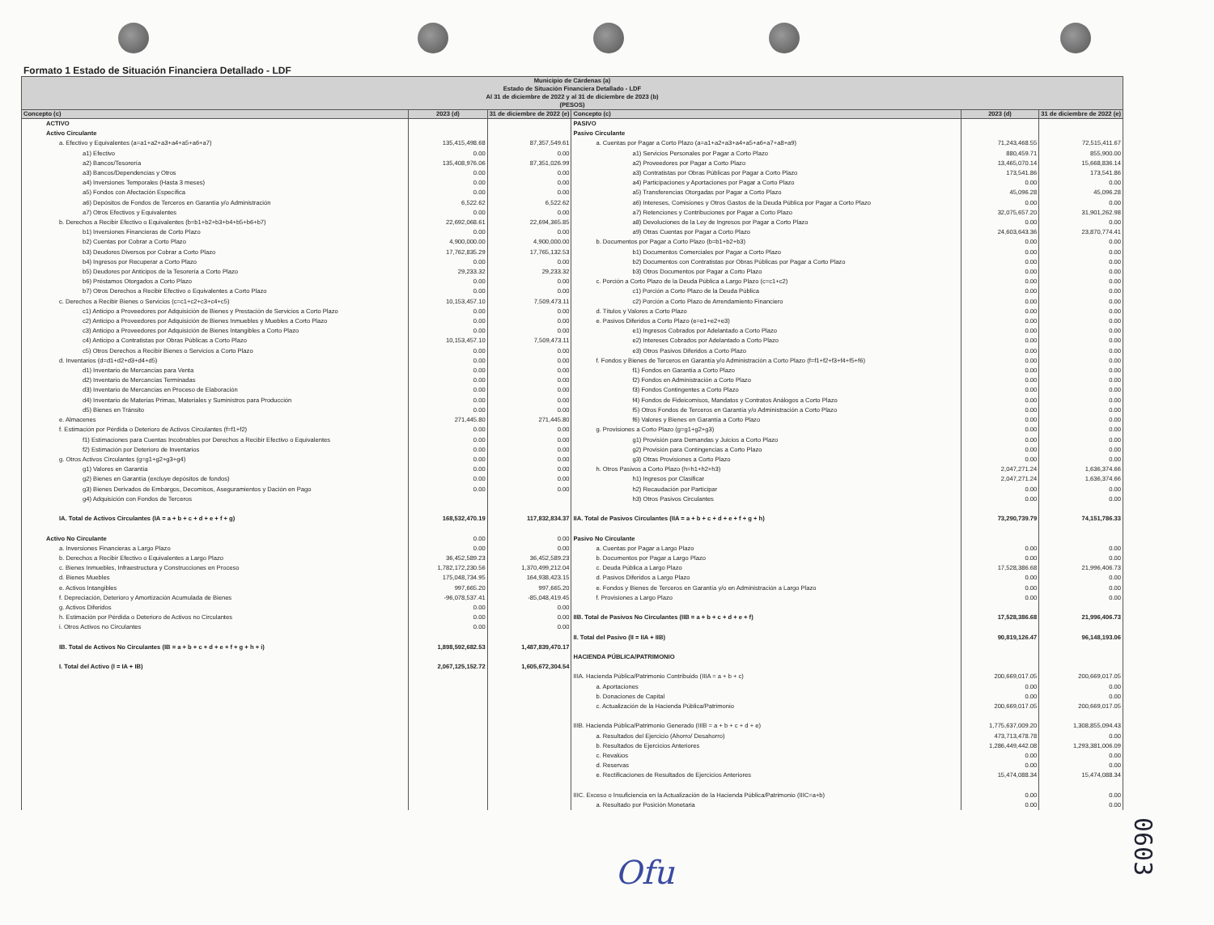Formato 1 Estado de Situación Financiera Detallado - LDF
| Municipio de Cárdenas (a) Estado de Situación Financiera Detallado - LDF Al 31 de diciembre de 2022 y al 31 de diciembre de 2023 (b) (PESOS) | | | | | |
| --- | --- | --- | --- | --- | --- |
| Concepto (c) | 2023 (d) | 31 de diciembre de 2022 (e) | Concepto (c) | 2023 (d) | 31 de diciembre de 2022 (e) |
| ACTIVO | | | PASIVO | | |
| Activo Circulante | | | Pasivo Circulante | | |
| a. Efectivo y Equivalentes (a=a1+a2+a3+a4+a5+a6+a7) | 135,415,498.68 | 87,357,549.61 | a. Cuentas por Pagar a Corto Plazo (a=a1+a2+a3+a4+a5+a6+a7+a8+a9) | 71,243,468.55 | 72,515,411.67 |
| a1) Efectivo | 0.00 | 0.00 | a1) Servicios Personales por Pagar a Corto Plazo | 880,459.71 | 855,900.00 |
| a2) Bancos/Tesorería | 135,408,976.06 | 87,351,026.99 | a2) Proveedores por Pagar a Corto Plazo | 13,465,070.14 | 15,668,836.14 |
| a3) Bancos/Dependencias y Otros | 0.00 | 0.00 | a3) Contratistas por Obras Públicas por Pagar a Corto Plazo | 173,541.86 | 173,541.86 |
| a4) Inversiones Temporales (Hasta 3 meses) | 0.00 | 0.00 | a4) Participaciones y Aportaciones por Pagar a Corto Plazo | 0.00 | 0.00 |
| a5) Fondos con Afectación Específica | 0.00 | 0.00 | a5) Transferencias Otorgadas por Pagar a Corto Plazo | 45,096.28 | 45,096.28 |
| a6) Depósitos de Fondos de Terceros en Garantía y/o Administración | 6,522.62 | 6,522.62 | a6) Intereses, Comisiones y Otros Gastos de la Deuda Pública por Pagar a Corto Plazo | 0.00 | 0.00 |
| a7) Otros Efectivos y Equivalentes | 0.00 | 0.00 | a7) Retenciones y Contribuciones por Pagar a Corto Plazo | 32,075,657.20 | 31,901,262.98 |
| b. Derechos a Recibir Efectivo o Equivalentes (b=b1+b2+b3+b4+b5+b6+b7) | 22,692,068.61 | 22,694,365.85 | a8) Devoluciones de la Ley de Ingresos por Pagar a Corto Plazo | 0.00 | 0.00 |
| b1) Inversiones Financieras de Corto Plazo | 0.00 | 0.00 | a9) Otras Cuentas por Pagar a Corto Plazo | 24,603,643.36 | 23,870,774.41 |
| b2) Cuentas por Cobrar a Corto Plazo | 4,900,000.00 | 4,900,000.00 | b. Documentos por Pagar a Corto Plazo (b=b1+b2+b3) | 0.00 | 0.00 |
| b3) Deudores Diversos por Cobrar a Corto Plazo | 17,762,835.29 | 17,765,132.53 | b1) Documentos Comerciales por Pagar a Corto Plazo | 0.00 | 0.00 |
| b4) Ingresos por Recuperar a Corto Plazo | 0.00 | 0.00 | b2) Documentos con Contratistas por Obras Públicas por Pagar a Corto Plazo | 0.00 | 0.00 |
| b5) Deudores por Anticipos de la Tesorería a Corto Plazo | 29,233.32 | 29,233.32 | b3) Otros Documentos por Pagar a Corto Plazo | 0.00 | 0.00 |
| b6) Préstamos Otorgados a Corto Plazo | 0.00 | 0.00 | c. Porción a Corto Plazo de la Deuda Pública a Largo Plazo (c=c1+c2) | 0.00 | 0.00 |
| b7) Otros Derechos a Recibir Efectivo o Equivalentes a Corto Plazo | 0.00 | 0.00 | c1) Porción a Corto Plazo de la Deuda Pública | 0.00 | 0.00 |
| c. Derechos a Recibir Bienes o Servicios (c=c1+c2+c3+c4+c5) | 10,153,457.10 | 7,509,473.11 | c2) Porción a Corto Plazo de Arrendamiento Financiero | 0.00 | 0.00 |
| c1) Anticipo a Proveedores por Adquisición de Bienes y Prestación de Servicios a Corto Plazo | 0.00 | 0.00 | d. Títulos y Valores a Corto Plazo | 0.00 | 0.00 |
| c2) Anticipo a Proveedores por Adquisición de Bienes Inmuebles y Muebles a Corto Plazo | 0.00 | 0.00 | e. Pasivos Diferidos a Corto Plazo (e=e1+e2+e3) | 0.00 | 0.00 |
| c3) Anticipo a Proveedores por Adquisición de Bienes Intangibles a Corto Plazo | 0.00 | 0.00 | e1) Ingresos Cobrados por Adelantado a Corto Plazo | 0.00 | 0.00 |
| c4) Anticipo a Contratistas por Obras Públicas a Corto Plazo | 10,153,457.10 | 7,509,473.11 | e2) Intereses Cobrados por Adelantado a Corto Plazo | 0.00 | 0.00 |
| c5) Otros Derechos a Recibir Bienes o Servicios a Corto Plazo | 0.00 | 0.00 | e3) Otros Pasivos Diferidos a Corto Plazo | 0.00 | 0.00 |
| d. Inventarios (d=d1+d2+d3+d4+d5) | 0.00 | 0.00 | f. Fondos y Bienes de Terceros en Garantía y/o Administración a Corto Plazo (f=f1+f2+f3+f4+f5+f6) | 0.00 | 0.00 |
| d1) Inventario de Mercancías para Venta | 0.00 | 0.00 | f1) Fondos en Garantía a Corto Plazo | 0.00 | 0.00 |
| d2) Inventario de Mercancías Terminadas | 0.00 | 0.00 | f2) Fondos en Administración a Corto Plazo | 0.00 | 0.00 |
| d3) Inventario de Mercancías en Proceso de Elaboración | 0.00 | 0.00 | f3) Fondos Contingentes a Corto Plazo | 0.00 | 0.00 |
| d4) Inventario de Materias Primas, Materiales y Suministros para Producción | 0.00 | 0.00 | f4) Fondos de Fideicomisos, Mandatos y Contratos Análogos a Corto Plazo | 0.00 | 0.00 |
| d5) Bienes en Tránsito | 0.00 | 0.00 | f5) Otros Fondos de Terceros en Garantía y/o Administración a Corto Plazo | 0.00 | 0.00 |
| e. Almacenes | 271,445.80 | 271,445.80 | f6) Valores y Bienes en Garantía a Corto Plazo | 0.00 | 0.00 |
| f. Estimación por Pérdida o Deterioro de Activos Circulantes (f=f1+f2) | 0.00 | 0.00 | g. Provisiones a Corto Plazo (g=g1+g2+g3) | 0.00 | 0.00 |
| f1) Estimaciones para Cuentas Incobrables por Derechos a Recibir Efectivo o Equivalentes | 0.00 | 0.00 | g1) Provisión para Demandas y Juicios a Corto Plazo | 0.00 | 0.00 |
| f2) Estimación por Deterioro de Inventarios | 0.00 | 0.00 | g2) Provisión para Contingencias a Corto Plazo | 0.00 | 0.00 |
| g. Otros Activos Circulantes (g=g1+g2+g3+g4) | 0.00 | 0.00 | g3) Otras Provisiones a Corto Plazo | 0.00 | 0.00 |
| g1) Valores en Garantía | 0.00 | 0.00 | h. Otros Pasivos a Corto Plazo (h=h1+h2+h3) | 2,047,271.24 | 1,636,374.66 |
| g2) Bienes en Garantía (excluye depósitos de fondos) | 0.00 | 0.00 | h1) Ingresos por Clasificar | 2,047,271.24 | 1,636,374.66 |
| g3) Bienes Derivados de Embargos, Decomisos, Aseguramientos y Dación en Pago | 0.00 | 0.00 | h2) Recaudación por Participar | 0.00 | 0.00 |
| g4) Adquisición con Fondos de Terceros | | | h3) Otros Pasivos Circulantes | 0.00 | 0.00 |
| IA. Total de Activos Circulantes (IA = a + b + c + d + e + f + g) | 168,532,470.19 | 117,832,834.37 | IIA. Total de Pasivos Circulantes (IIA = a + b + c + d + e + f + g + h) | 73,290,739.79 | 74,151,786.33 |
| Activo No Circulante | 0.00 | 0.00 | Pasivo No Circulante | | |
| a. Inversiones Financieras a Largo Plazo | 0.00 | 0.00 | a. Cuentas por Pagar a Largo Plazo | 0.00 | 0.00 |
| b. Derechos a Recibir Efectivo o Equivalentes a Largo Plazo | 36,452,589.23 | 36,452,589.23 | b. Documentos por Pagar a Largo Plazo | 0.00 | 0.00 |
| c. Bienes Inmuebles, Infraestructura y Construcciones en Proceso | 1,782,172,230.56 | 1,370,499,212.04 | c. Deuda Pública a Largo Plazo | 17,528,386.68 | 21,996,406.73 |
| d. Bienes Muebles | 175,048,734.95 | 164,938,423.15 | d. Pasivos Diferidos a Largo Plazo | 0.00 | 0.00 |
| e. Activos Intangibles | 997,665.20 | 997,665.20 | e. Fondos y Bienes de Terceros en Garantía y/o en Administración a Largo Plazo | 0.00 | 0.00 |
| f. Depreciación, Deterioro y Amortización Acumulada de Bienes | -96,078,537.41 | -85,048,419.45 | f. Provisiones a Largo Plazo | 0.00 | 0.00 |
| g. Activos Diferidos | 0.00 | 0.00 | | | |
| h. Estimación por Pérdida o Deterioro de Activos no Circulantes | 0.00 | 0.00 | IIB. Total de Pasivos No Circulantes (IIB = a + b + c + d + e + f) | 17,528,386.68 | 21,996,406.73 |
| i. Otros Activos no Circulantes | 0.00 | 0.00 | | | |
| | | | II. Total del Pasivo (II = IIA + IIB) | 90,819,126.47 | 96,148,193.06 |
| IB. Total de Activos No Circulantes (IB = a + b + c + d + e + f + g + h + i) | 1,898,592,682.53 | 1,487,839,470.17 | | | |
| | | | HACIENDA PÚBLICA/PATRIMONIO | | |
| I. Total del Activo (I = IA + IB) | 2,067,125,152.72 | 1,605,672,304.54 | | | |
| | | | IIIA. Hacienda Pública/Patrimonio Contribuido (IIIA = a + b + c) | 200,669,017.05 | 200,669,017.05 |
| | | | a. Aportaciones | 0.00 | 0.00 |
| | | | b. Donaciones de Capital | 0.00 | 0.00 |
| | | | c. Actualización de la Hacienda Pública/Patrimonio | 200,669,017.05 | 200,669,017.05 |
| | | | IIIB. Hacienda Pública/Patrimonio Generado (IIIB = a + b + c + d + e) | 1,775,637,009.20 | 1,308,855,094.43 |
| | | | a. Resultados del Ejercicio (Ahorro/ Desahorro) | 473,713,478.78 | 0.00 |
| | | | b. Resultados de Ejercicios Anteriores | 1,286,449,442.08 | 1,293,381,006.09 |
| | | | c. Revalúos | 0.00 | 0.00 |
| | | | d. Reservas | 0.00 | 0.00 |
| | | | e. Rectificaciones de Resultados de Ejercicios Anteriores | 15,474,088.34 | 15,474,088.34 |
| | | | IIIC. Exceso o Insuficiencia en la Actualización de la Hacienda Pública/Patrimonio (IIIC=a+b) | 0.00 | 0.00 |
| | | | a. Resultado por Posición Monetaria | 0.00 | 0.00 |
Ofu
0603